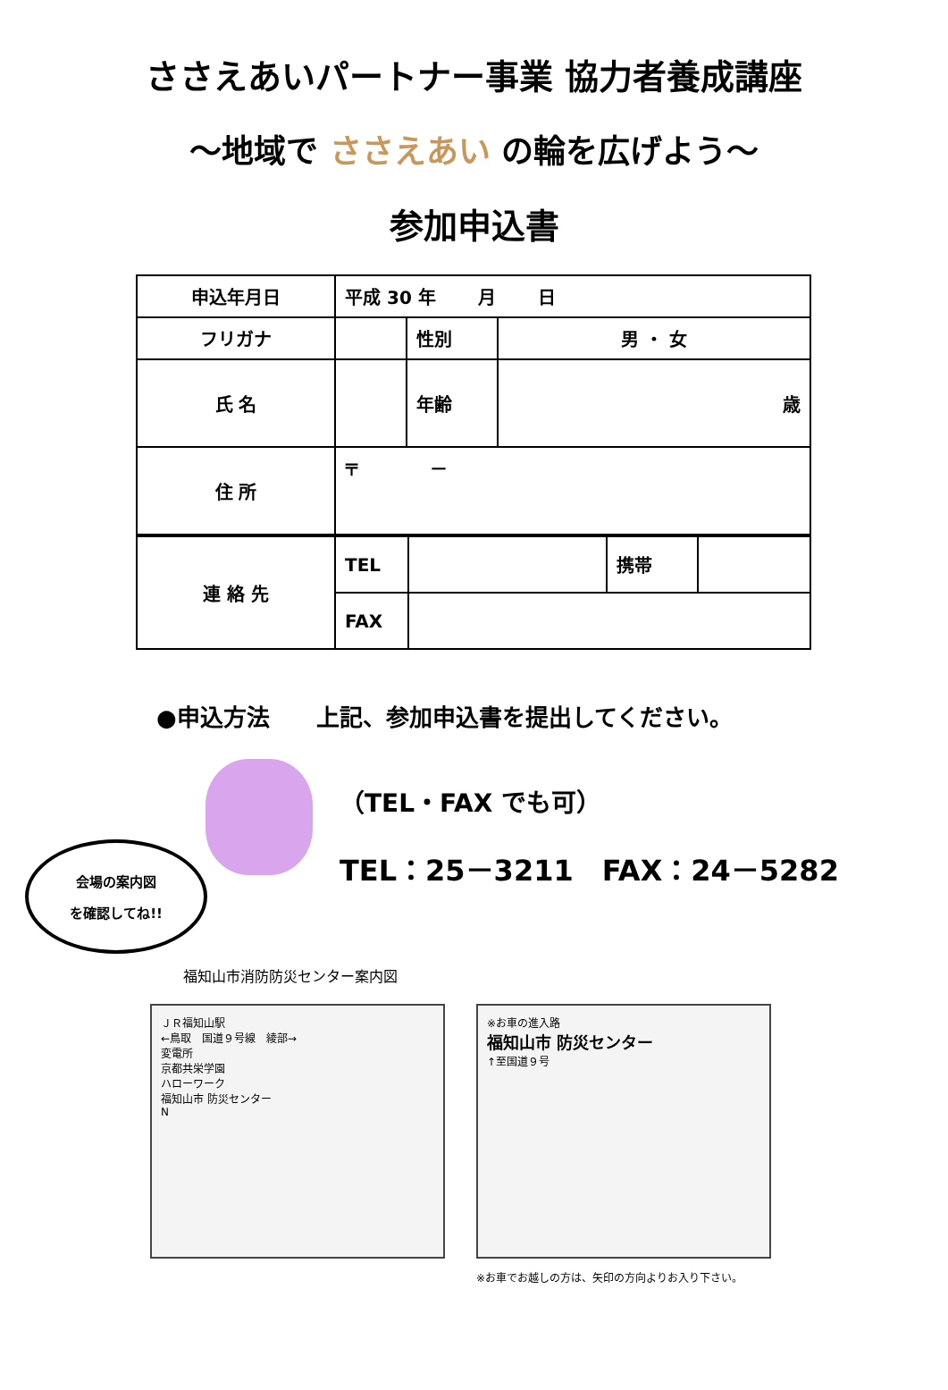ささえあいパートナー事業 協力者養成講座
～地域で ささえあい の輪を広げよう～
参加申込書
| 申込年月日 | 平成 30 年 月 日 | | |
| フリガナ | | 性別 | 男 ・ 女 |
| 氏 名 | | | |
| | | 年齢 | 歳 |
| 住 所 | 〒 － | | |
| 連 絡 先 | TEL | | 携帯 | |
| | FAX | | | |
●申込方法　　上記、参加申込書を提出してください。
会場の案内図
を確認してね!!
（TEL・FAX でも可）
TEL：25－3211　FAX：24－5282
福知山市消防防災センター案内図
ＪＲ福知山駅
←鳥取　国道９号線　綾部→
変電所
京都共栄学園
ハローワーク
福知山市 防災センター
N
※お車の進入路
福知山市 防災センター
↑至国道９号
※お車でお越しの方は、矢印の方向よりお入り下さい。